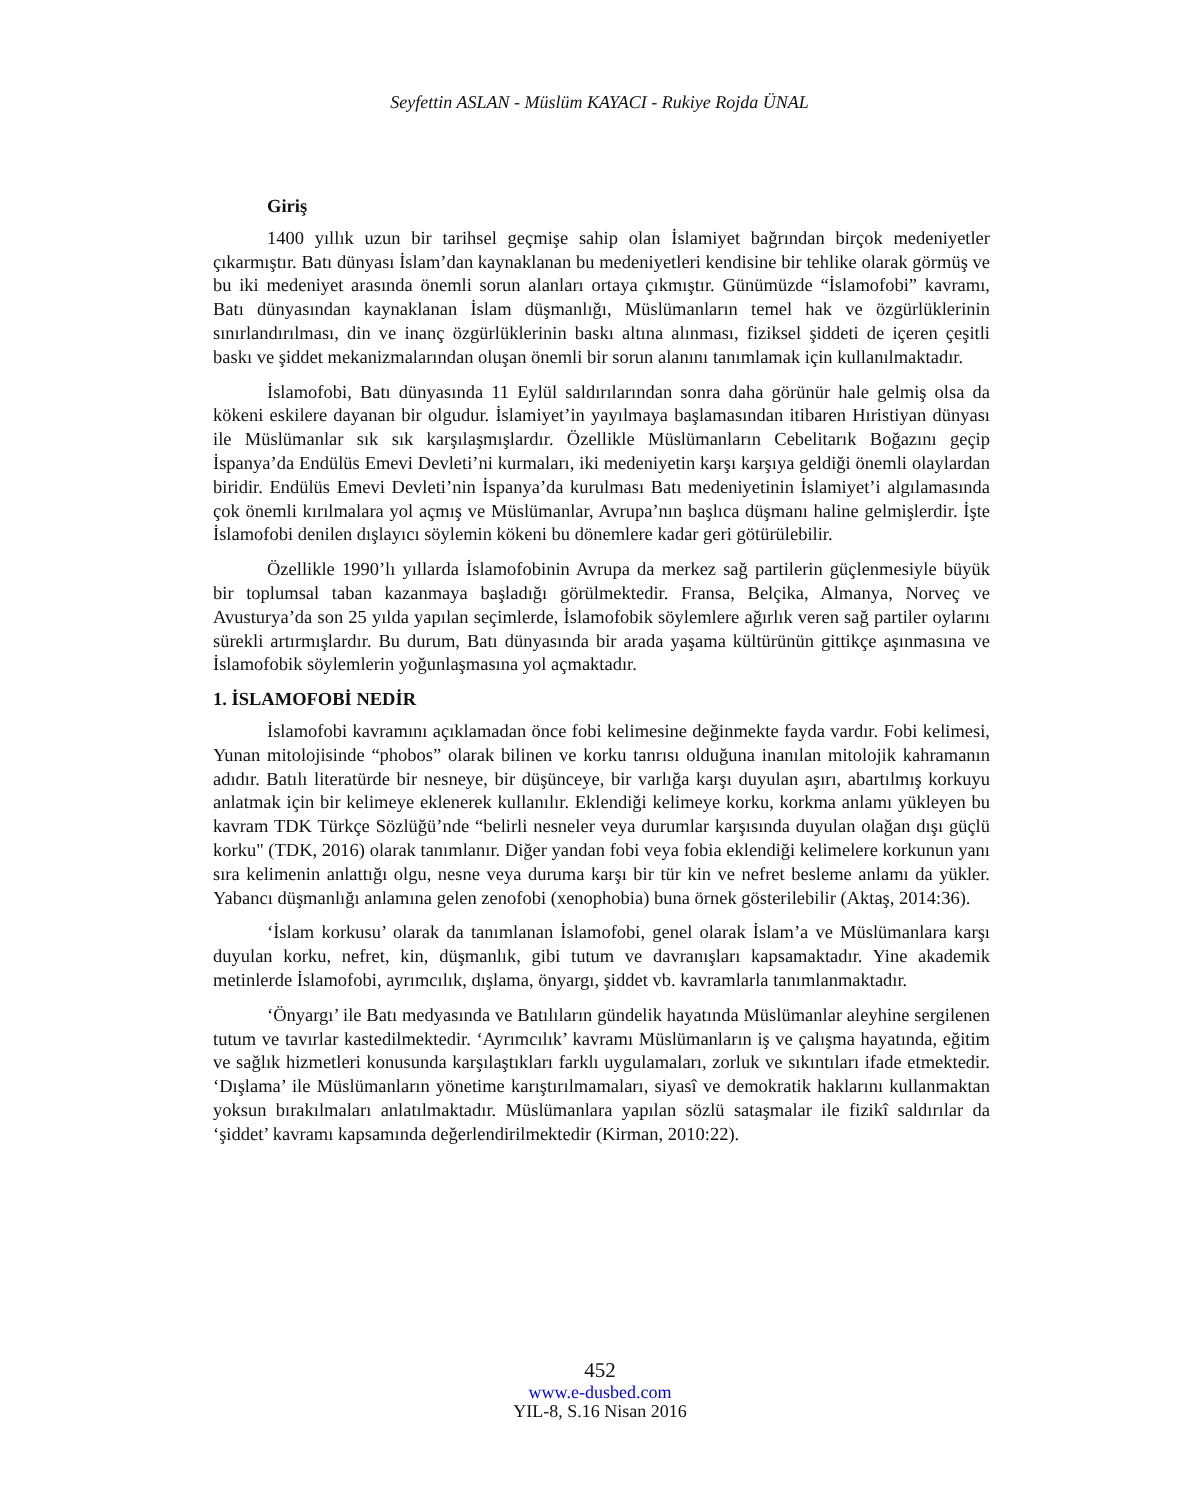Seyfettin ASLAN - Müslüm KAYACI - Rukiye Rojda ÜNAL
Giriş
1400 yıllık uzun bir tarihsel geçmişe sahip olan İslamiyet bağrından birçok medeniyetler çıkarmıştır. Batı dünyası İslam’dan kaynaklanan bu medeniyetleri kendisine bir tehlike olarak görmüş ve bu iki medeniyet arasında önemli sorun alanları ortaya çıkmıştır. Günümüzde “İslamofobi” kavramı, Batı dünyasından kaynaklanan İslam düşmanlığı, Müslümanların temel hak ve özgürlüklerinin sınırlandırılması, din ve inanç özgürlüklerinin baskı altına alınması, fiziksel şiddeti de içeren çeşitli baskı ve şiddet mekanizmalarından oluşan önemli bir sorun alanını tanımlamak için kullanılmaktadır.
İslamofobi, Batı dünyasında 11 Eylül saldırılarından sonra daha görünür hale gelmiş olsa da kökeni eskilere dayanan bir olgudur. İslamiyet’in yayılmaya başlamasından itibaren Hıristiyan dünyası ile Müslümanlar sık sık karşılaşmışlardır. Özellikle Müslümanların Cebelitarık Boğazını geçip İspanya’da Endülüs Emevi Devleti’ni kurmaları, iki medeniyetin karşı karşıya geldiği önemli olaylardan biridir. Endülüs Emevi Devleti’nin İspanya’da kurulması Batı medeniyetinin İslamiyet’i algılamasında çok önemli kırılmalara yol açmış ve Müslümanlar, Avrupa’nın başlıca düşmanı haline gelmişlerdir. İşte İslamofobi denilen dışlayıcı söylemin kökeni bu dönemlere kadar geri götürülebilir.
Özellikle 1990’lı yıllarda İslamofobinin Avrupa da merkez sağ partilerin güçlenmesiyle büyük bir toplumsal taban kazanmaya başladığı görülmektedir. Fransa, Belçika, Almanya, Norveç ve Avusturya’da son 25 yılda yapılan seçimlerde, İslamofobik söylemlere ağırlık veren sağ partiler oylarını sürekli artırmışlardır. Bu durum, Batı dünyasında bir arada yaşama kültürünün gittikçe aşınmasına ve İslamofobik söylemlerin yoğunlaşmasına yol açmaktadır.
1. İSLAMOFOBİ NEDİR
İslamofobi kavramını açıklamadan önce fobi kelimesine değinmekte fayda vardır. Fobi kelimesi, Yunan mitolojisinde “phobos” olarak bilinen ve korku tanrısı olduğuna inanılan mitolojik kahramanın adıdır. Batılı literatürde bir nesneye, bir düşünceye, bir varlığa karşı duyulan aşırı, abartılmış korkuyu anlatmak için bir kelimeye eklenerek kullanılır. Eklendiği kelimeye korku, korkma anlamı yükleyen bu kavram TDK Türkçe Sözlüğü’nde “belirli nesneler veya durumlar karşısında duyulan olağan dışı güçlü korku" (TDK, 2016) olarak tanımlanır. Diğer yandan fobi veya fobia eklendiği kelimelere korkunun yanı sıra kelimenin anlattığı olgu, nesne veya duruma karşı bir tür kin ve nefret besleme anlamı da yükler. Yabancı düşmanlığı anlamına gelen zenofobi (xenophobia) buna örnek gösterilebilir (Aktaş, 2014:36).
‘İslam korkusu’ olarak da tanımlanan İslamofobi, genel olarak İslam’a ve Müslümanlara karşı duyulan korku, nefret, kin, düşmanlık, gibi tutum ve davranışları kapsamaktadır. Yine akademik metinlerde İslamofobi, ayrımcılık, dışlama, önyargı, şiddet vb. kavramlarla tanımlanmaktadır.
‘Önyargı’ ile Batı medyasında ve Batılıların gündelik hayatında Müslümanlar aleyhine sergilenen tutum ve tavırlar kastedilmektedir. ‘Ayrımcılık’ kavramı Müslümanların iş ve çalışma hayatında, eğitim ve sağlık hizmetleri konusunda karşılaştıkları farklı uygulamaları, zorluk ve sıkıntıları ifade etmektedir. ‘Dışlama’ ile Müslümanların yönetime karıştırılmamaları, siyasî ve demokratik haklarını kullanmaktan yoksun bırakılmaları anlatılmaktadır. Müslümanlara yapılan sözlü sataşmalar ile fizikî saldırılar da ‘şiddet’ kavramı kapsamında değerlendirilmektedir (Kirman, 2010:22).
452
www.e-dusbed.com
YIL-8, S.16 Nisan 2016